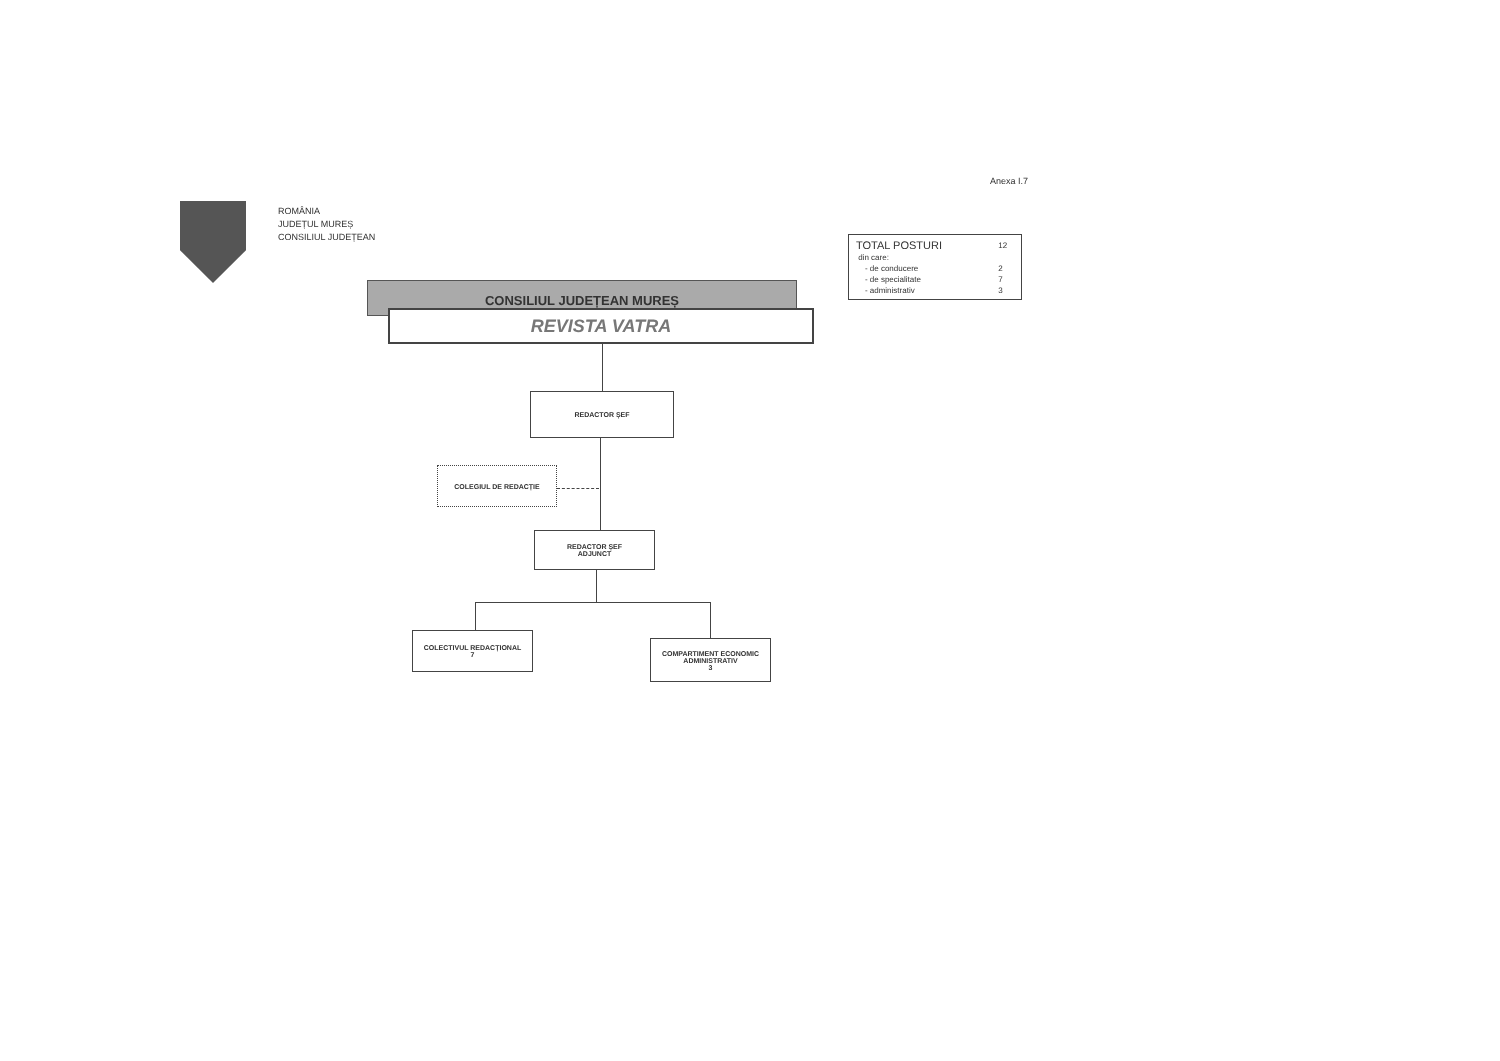Anexa I.7
ROMÂNIA
JUDEȚUL MUREȘ
CONSILIUL JUDEȚEAN
| TOTAL POSTURI | 12 |
| din care: | |
| - de conducere | 2 |
| - de specialitate | 7 |
| - administrativ | 3 |
CONSILIUL JUDEȚEAN MUREȘ
REVISTA VATRA
REDACTOR ȘEF
COLEGIUL DE REDACȚIE
REDACTOR ȘEF
ADJUNCT
COLECTIVUL REDACȚIONAL
7
COMPARTIMENT ECONOMIC
ADMINISTRATIV
3